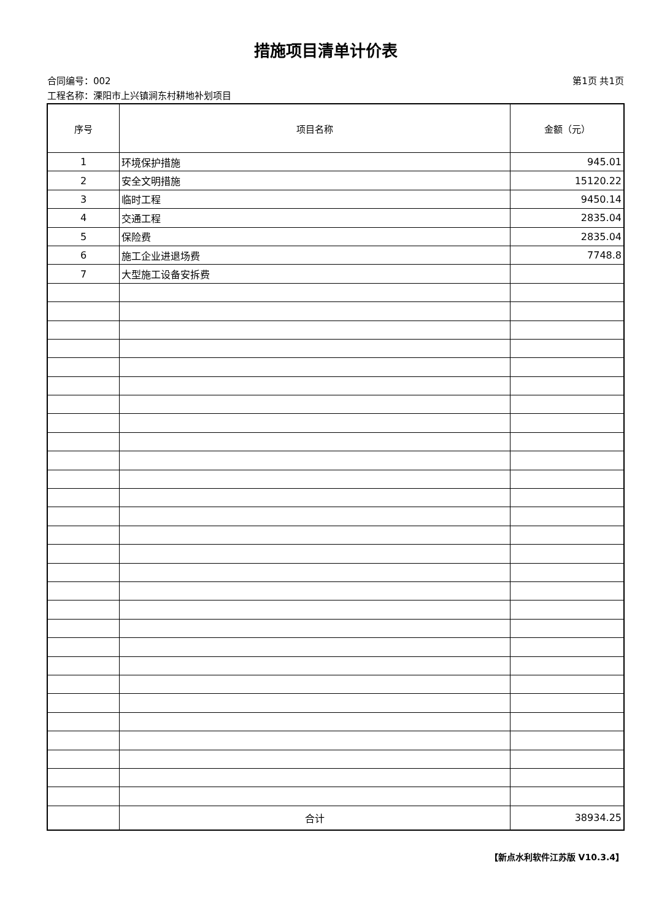措施项目清单计价表
合同编号：002 第1页 共1页
工程名称：溧阳市上兴镇涧东村耕地补划项目
| 序号 | 项目名称 | 金额（元） |
| --- | --- | --- |
| 1 | 环境保护措施 | 945.01 |
| 2 | 安全文明措施 | 15120.22 |
| 3 | 临时工程 | 9450.14 |
| 4 | 交通工程 | 2835.04 |
| 5 | 保险费 | 2835.04 |
| 6 | 施工企业进退场费 | 7748.8 |
| 7 | 大型施工设备安拆费 | |
| | 合计 | 38934.25 |
【新点水利软件江苏版 V10.3.4】